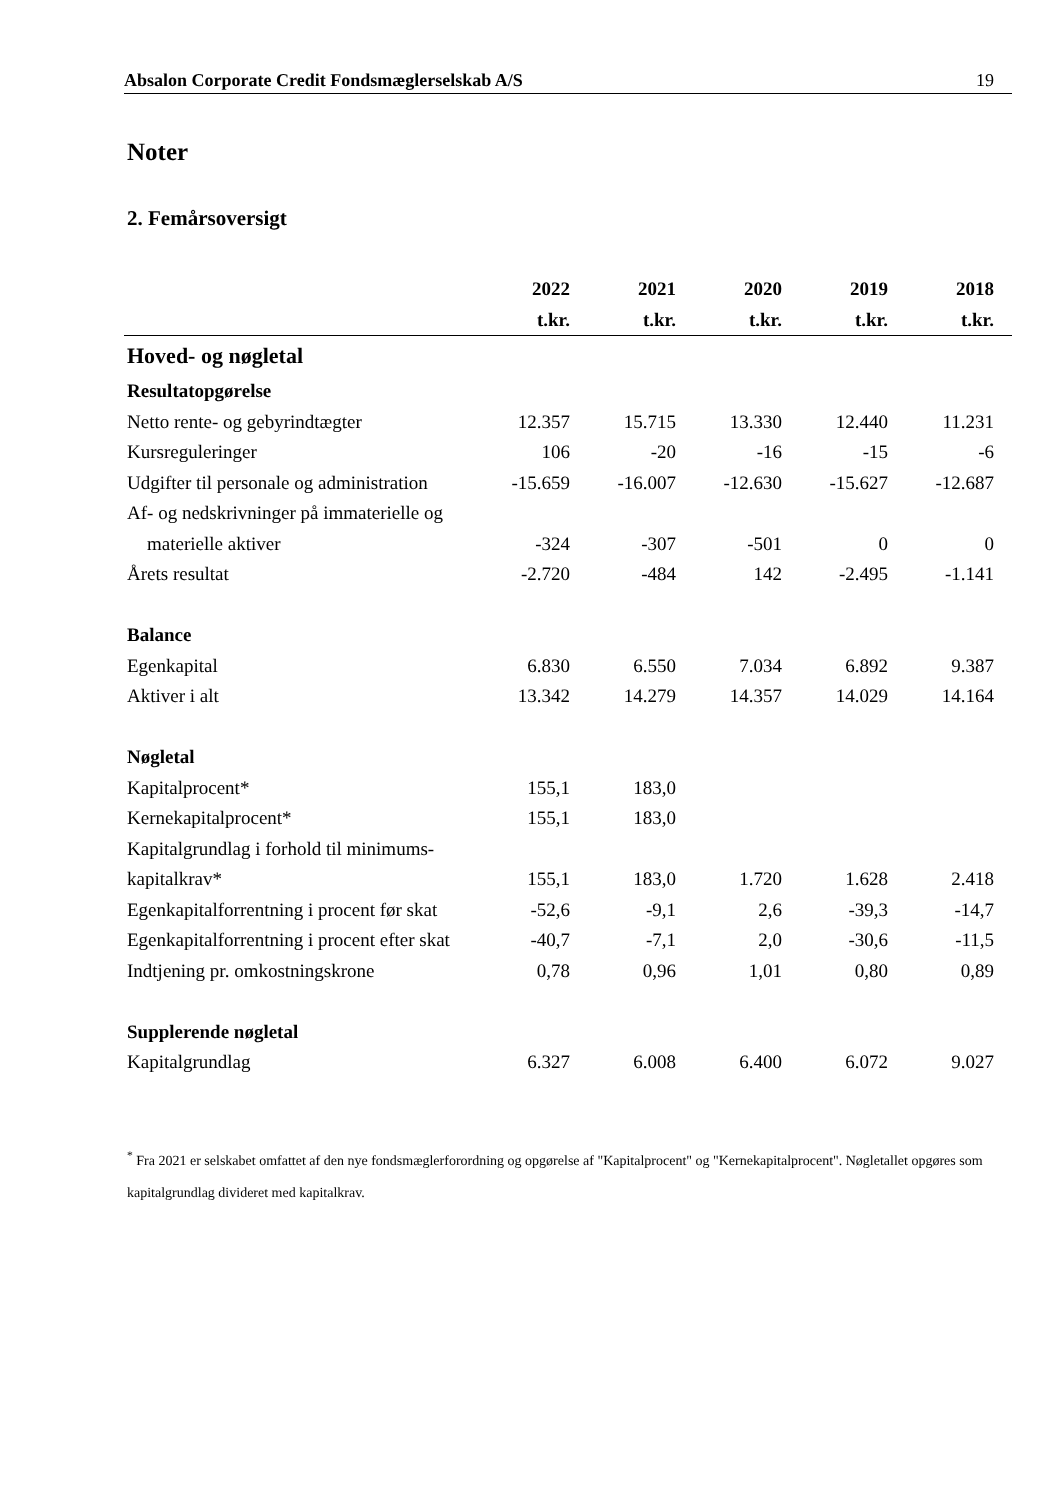Absalon Corporate Credit Fondsmæglerselskab A/S 19
Noter
2. Femårsoversigt
| | 2022 | 2021 | 2020 | 2019 | 2018 |
| --- | --- | --- | --- | --- | --- |
| | t.kr. | t.kr. | t.kr. | t.kr. | t.kr. |
| Hoved- og nøgletal | | | | | |
| Resultatopgørelse | | | | | |
| Netto rente- og gebyrindtægter | 12.357 | 15.715 | 13.330 | 12.440 | 11.231 |
| Kursreguleringer | 106 | -20 | -16 | -15 | -6 |
| Udgifter til personale og administration | -15.659 | -16.007 | -12.630 | -15.627 | -12.687 |
| Af- og nedskrivninger på immaterielle og | | | | | |
| materielle aktiver | -324 | -307 | -501 | 0 | 0 |
| Årets resultat | -2.720 | -484 | 142 | -2.495 | -1.141 |
| Balance | | | | | |
| Egenkapital | 6.830 | 6.550 | 7.034 | 6.892 | 9.387 |
| Aktiver i alt | 13.342 | 14.279 | 14.357 | 14.029 | 14.164 |
| Nøgletal | | | | | |
| Kapitalprocent* | 155,1 | 183,0 | | | |
| Kernekapitalprocent* | 155,1 | 183,0 | | | |
| Kapitalgrundlag i forhold til minimums- | | | | | |
| kapitalkrav* | 155,1 | 183,0 | 1.720 | 1.628 | 2.418 |
| Egenkapitalforrentning i procent før skat | -52,6 | -9,1 | 2,6 | -39,3 | -14,7 |
| Egenkapitalforrentning i procent efter skat | -40,7 | -7,1 | 2,0 | -30,6 | -11,5 |
| Indtjening pr. omkostningskrone | 0,78 | 0,96 | 1,01 | 0,80 | 0,89 |
| Supplerende nøgletal | | | | | |
| Kapitalgrundlag | 6.327 | 6.008 | 6.400 | 6.072 | 9.027 |
<sup>*</sup> Fra 2021 er selskabet omfattet af den nye fondsmæglerforordning og opgørelse af "Kapitalprocent" og "Kernekapitalprocent". Nøgletallet opgøres som kapitalgrundlag divideret med kapitalkrav.